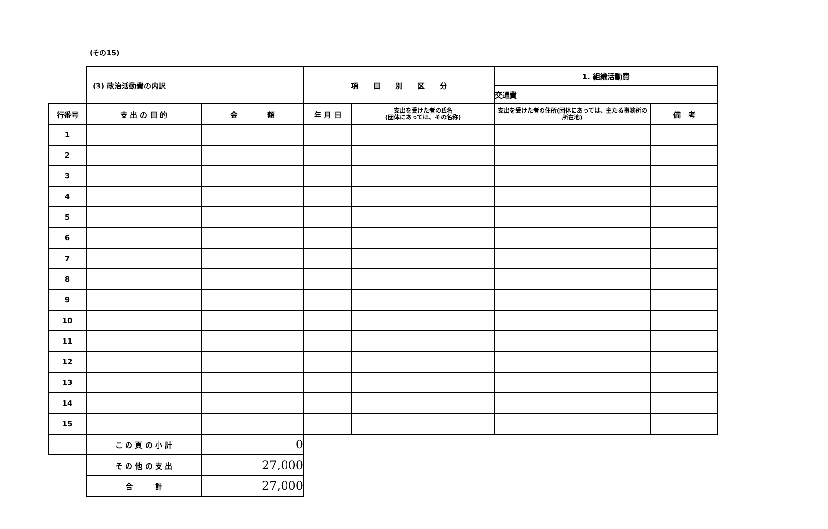(その15)
| | (3) 政治活動費の内訳 | | 項 目 別 区 分 | | 1. 組織活動費 | |
| | | | | | 交通費 | |
| 行番号 | 支 出 の 目 的 | 金 額 | 年 月 日 | 支出を受けた者の氏名 (団体にあっては、その名称) | 支出を受けた者の住所(団体にあっては、主たる事務所の所在地) | 備 考 |
| 1 | | | | | | |
| 2 | | | | | | |
| 3 | | | | | | |
| 4 | | | | | | |
| 5 | | | | | | |
| 6 | | | | | | |
| 7 | | | | | | |
| 8 | | | | | | |
| 9 | | | | | | |
| 10 | | | | | | |
| 11 | | | | | | |
| 12 | | | | | | |
| 13 | | | | | | |
| 14 | | | | | | |
| 15 | | | | | | |
| | こ の 頁 の 小 計 | 0 | | | | |
| | そ の 他 の 支 出 | 27,000 | | | | |
| | 合 計 | 27,000 | | | | |